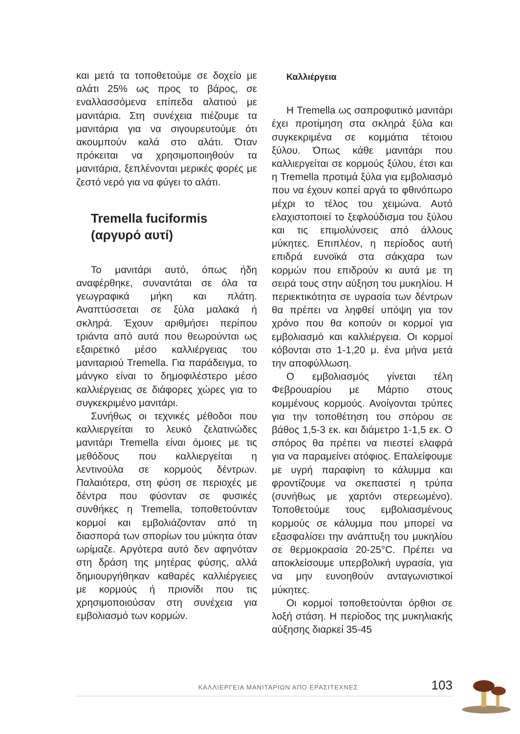και μετά τα τοποθετούμε σε δοχείο με αλάτι 25% ως προς το βάρος, σε εναλλασσόμενα επίπεδα αλατιού με μανιτάρια. Στη συνέχεια πιέζουμε τα μανιτάρια για να σιγουρευτούμε ότι ακουμπούν καλά στο αλάτι. Όταν πρόκειται να χρησιμοποιηθούν τα μανιτάρια, ξεπλένονται μερικές φορές με ζεστό νερό για να φύγει το αλάτι.
Tremella fuciformis
(αργυρό αυτί)
Το μανιτάρι αυτό, όπως ήδη αναφέρθηκε, συναντάται σε όλα τα γεωγραφικά μήκη και πλάτη. Αναπτύσσεται σε ξύλα μαλακά ή σκληρά. Έχουν αριθμήσει περίπου τριάντα από αυτά που θεωρούνται ως εξαιρετικό μέσο καλλιέργειας του μανιταριού Tremella. Για παράδειγμα, το μάνγκο είναι το δημοφιλέστερο μέσο καλλιέργειας σε διάφορες χώρες για το συγκεκριμένο μανιτάρι.
Συνήθως οι τεχνικές μέθοδοι που καλλιεργείται το λευκό ζελατινώδες μανιτάρι Tremella είναι όμοιες με τις μεθόδους που καλλιεργείται η λεντινούλα σε κορμούς δέντρων. Παλαιότερα, στη φύση σε περιοχές με δέντρα που φύονταν σε φυσικές συνθήκες η Tremella, τοποθετούνταν κορμοί και εμβολιάζονταν από τη διασπορά των σπορίων του μύκητα όταν ωρίμαζε. Αργότερα αυτό δεν αφηνόταν στη δράση της μητέρας φύσης, αλλά δημιουργήθηκαν καθαρές καλλιέργειες με κορμούς ή πριονίδι που τις χρησιμοποιούσαν στη συνέχεια για εμβολιασμό των κορμών.
Καλλιέργεια
Η Tremella ως σαπροφυτικό μανιτάρι έχει προτίμηση στα σκληρά ξύλα και συγκεκριμένα σε κομμάτια τέτοιου ξύλου. Όπως κάθε μανιτάρι που καλλιεργείται σε κορμούς ξύλου, έτσι και η Tremella προτιμά ξύλα για εμβολιασμό που να έχουν κοπεί αργά το φθινόπωρο μέχρι το τέλος του χειμώνα. Αυτό ελαχιστοποιεί το ξεφλούδισμα του ξύλου και τις επιμολύνσεις από άλλους μύκητες. Επιπλέον, η περίοδος αυτή επιδρά ευνοϊκά στα σάκχαρα των κορμών που επιδρούν κι αυτά με τη σειρά τους στην αύξηση του μυκηλίου. Η περιεκτικότητα σε υγρασία των δέντρων θα πρέπει να ληφθεί υπόψη για τον χρόνο που θα κοπούν οι κορμοί για εμβολιασμό και καλλιέργεια. Οι κορμοί κόβονται στο 1-1,20 μ. ένα μήνα μετά την αποφύλλωση.
Ο εμβολιασμός γίνεται τέλη Φεβρουαρίου με Μάρτιο στους κομμένους κορμούς. Ανοίγονται τρύπες για την τοποθέτηση του σπόρου σε βάθος 1,5-3 εκ. και διάμετρο 1-1,5 εκ. Ο σπόρος θα πρέπει να πιεστεί ελαφρά για να παραμείνει ατόφιος. Επαλείφουμε με υγρή παραφίνη το κάλυμμα και φροντίζουμε να σκεπαστεί η τρύπα (συνήθως με χαρτόνι στερεωμένο). Τοποθετούμε τους εμβολιασμένους κορμούς σε κάλυμμα που μπορεί να εξασφαλίσει την ανάπτυξη του μυκηλίου σε θερμοκρασία 20-25°C. Πρέπει να αποκλείσουμε υπερβολική υγρασία, για να μην ευνοηθούν ανταγωνιστικοί μύκητες.
Οι κορμοί τοποθετούνται όρθιοι σε λοξή στάση. Η περίοδος της μυκηλιακής αύξησης διαρκεί 35-45
ΚΑΛΛΙΕΡΓΕΙΑ ΜΑΝΙΤΑΡΙΩΝ ΑΠΟ ΕΡΑΣΙΤΕΧΝΕΣ 103